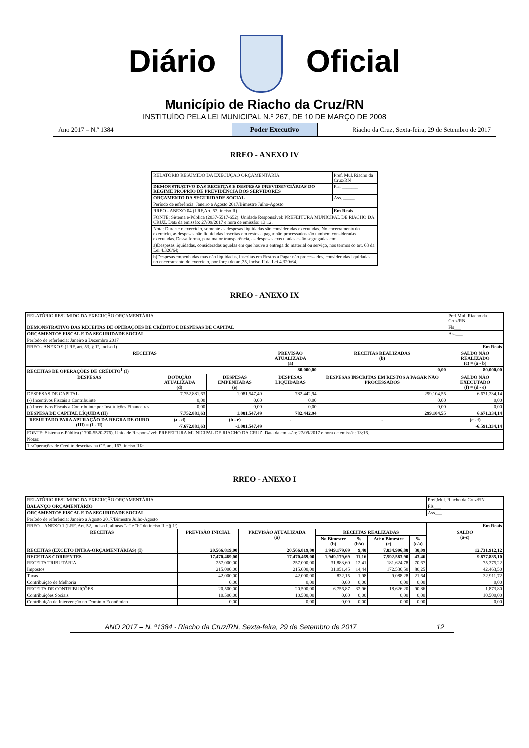Diário Oficial
Município de Riacho da Cruz/RN
INSTITUÍDO PELA LEI MUNICIPAL N.º 267, DE 10 DE MARÇO DE 2008
Ano 2017 – N.º 1384 Poder Executivo Riacho da Cruz, Sexta-feira, 29 de Setembro de 2017
RREO - ANEXO IV
| RELATÓRIO RESUMIDO DA EXECUÇÃO ORÇAMENTÁRIA | Pref. Mul. Riacho da Cruz/RN |
| DEMONSTRATIVO DAS RECEITAS E DESPESAS PREVIDENCIÁRIAS DO REGIME PRÓPRIO DE PREVIDÊNCIA DOS SERVIDORES | Fls. _______ |
| ORÇAMENTO DA SEGURIDADE SOCIAL | Ass. _____ |
| Período de referência: Janeiro a Agosto 2017/Bimestre Julho-Agosto | |
| RREO - ANEXO 04 (LRF,Art. 53, inciso II) | Em Reais |
| FONTE: Sistema e-Pública (2037-5517-652). Unidade Responsável: PREFEITURA MUNICIPAL DE RIACHO DA CRUZ. Data da emissão: 27/09/2017 e hora de emissão: 13:12. | |
| Nota: Durante o exercício, somente as despesas liquidadas são consideradas executadas. No encerramento do exercício, as despesas não liquidadas inscritas em restos a pagar não processados são também consideradas executadas. Dessa forma, para maior transparência, as despesas executadas estão segregadas em: | |
| a)Despesas liquidadas, consideradas aquelas em que houve a entrega do material ou serviço, nos termos do art. 63 da Lei 4.320/64; | |
| b)Despesas empenhadas mas não liquidadas, inscritas em Restos a Pagar não processados, consideradas liquidadas no encerramento do exercício, por força do art.35, inciso II da Lei 4.320/64. | |
RREO - ANEXO IX
| RELATÓRIO RESUMIDO DA EXECUÇÃO ORÇAMENTÁRIA | | | | | Pref.Mul. Riacho da Cruz/RN |
| DEMONSTRATIVO DAS RECEITAS DE OPERAÇÕES DE CRÉDITO E DESPESAS DE CAPITAL | | | | | Fls___ |
| ORÇAMENTOS FISCAL E DA SEGURIDADE SOCIAL | | | | | Ass___ |
| Período de referência: Janeiro a Dezembro 2017 | | | | | |
| RREO - ANEXO 9 (LRF, art. 53, § 1º, inciso I) | | | | | Em Reais |
| RECEITAS | | | PREVISÃO ATUALIZADA (a) | RECEITAS REALIZADAS (b) | SALDO NÃO REALIZADO (c) = (a - b) |
| RECEITAS DE OPERAÇÕES DE CRÉDITO<sup>1</sup> (I) | | | 80.000,00 | 0,00 | 80.000,00 |
| DESPESAS | DOTAÇÃO ATUALIZADA (d) | DESPESAS EMPENHADAS (e) | DESPESAS LIQUIDADAS | DESPESAS INSCRITAS EM RESTOS A PAGAR NÃO PROCESSADOS | SALDO NÃO EXECUTADO (f) = (d - e) |
| DESPESAS DE CAPITAL | 7.752.881,63 | 1.081.547,49 | 782.442,94 | 299.104,55 | 6.671.334,14 |
| (-) Incentivos Fiscais a Contribuinte | 0,00 | 0,00 | 0,00 | 0,00 | 0,00 |
| (-) Incentivos Fiscais a Contribuinte por Instituições Financeiras | 0,00 | 0,00 | 0,00 | 0,00 | 0,00 |
| DESPESA DE CAPITAL LÍQUIDA (II) | 7.752.881,63 | 1.081.547,49 | 782.442,94 | 299.104,55 | 6.671.334,14 |
| RESULTADO PARA APURAÇÃO DA REGRA DE OURO (III) = (I - II) | (a - d) | (b - e) | - | - | (c - f) |
| | -7.672.881,63 | -1.081.547,49 | | | -6.591.334,14 |
| FONTE: Sistema e-Pública (1700-5520-276). Unidade Responsável: PREFEITURA MUNICIPAL DE RIACHO DA CRUZ. Data da emissão: 27/09/2017 e hora de emissão: 13:16. | | | | | |
| Notas: | | | | | |
| 1 <Operações de Crédito descritas na CF, art. 167, inciso III> | | | | | |
RREO - ANEXO I
| RELATÓRIO RESUMIDO DA EXECUÇÃO ORÇAMENTÁRIA | | | | | | | Pref.Mul. Riacho da Cruz/RN |
| BALANÇO ORÇAMENTÁRIO | | | | | | | Fls___ |
| ORÇAMENTOS FISCAL E DA SEGURIDADE SOCIAL | | | | | | | Ass___ |
| Período de referência: Janeiro a Agosto 2017/Bimestre Julho-Agosto | | | | | | | |
| RREO – ANEXO 1 (LRF, Art. 52, inciso I, alíneas “a” e “b” do inciso II e § 1º) | | | | | | | Em Reais |
| RECEITAS | PREVISÃO INICIAL | PREVISÃO ATUALIZADA (a) | RECEITAS REALIZADAS | | | | SALDO (a-c) |
| | | | No Bimestre (b) | % (b/a) | Até o Bimestre (c) | % (c/a) | |
| RECEITAS (EXCETO INTRA-ORÇAMENTÁRIAS) (I) | 20.566.819,00 | 20.566.819,00 | 1.949.179,69 | 9,48 | 7.834.906,88 | 38,09 | 12.731.912,12 |
| RECEITAS CORRENTES | 17.470.469,00 | 17.470.469,00 | 1.949.179,69 | 11,16 | 7.592.583,90 | 43,46 | 9.877.885,10 |
| RECEITA TRIBUTÁRIA | 257.000,00 | 257.000,00 | 31.883,60 | 12,41 | 181.624,78 | 70,67 | 75.375,22 |
| Impostos | 215.000,00 | 215.000,00 | 31.051,45 | 14,44 | 172.536,50 | 80,25 | 42.463,50 |
| Taxas | 42.000,00 | 42.000,00 | 832,15 | 1,98 | 9.088,28 | 21,64 | 32.911,72 |
| Contribuição de Melhoria | 0,00 | 0,00 | 0,00 | 0,00 | 0,00 | 0,00 | 0,00 |
| RECEITA DE CONTRIBUIÇÕES | 20.500,00 | 20.500,00 | 6.756,87 | 32,96 | 18.626,20 | 90,86 | 1.873,80 |
| Contribuições Sociais | 10.500,00 | 10.500,00 | 0,00 | 0,00 | 0,00 | 0,00 | 10.500,00 |
| Contribuição de Intervenção no Domínio Econômico | 0,00 | 0,00 | 0,00 | 0,00 | 0,00 | 0,00 | 0,00 |
ANO 2017 – N. º1384 - Riacho da Cruz/RN, Sexta-feira, 29 de Setembro de 2017 12